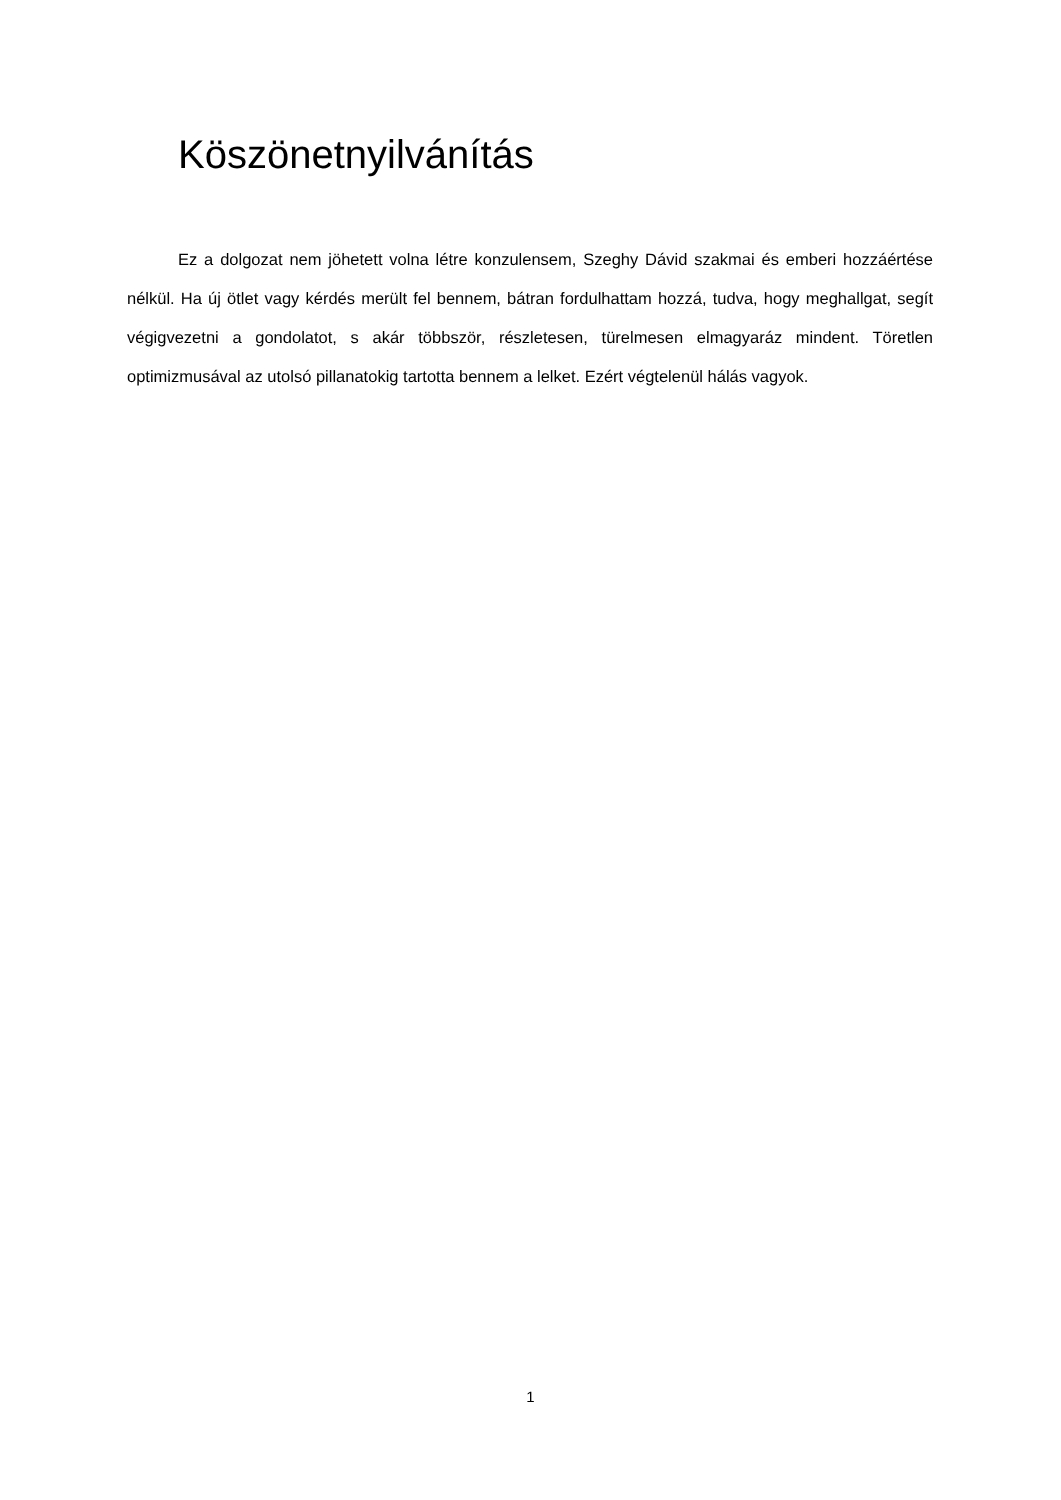Köszönetnyilvánítás
Ez a dolgozat nem jöhetett volna létre konzulensem, Szeghy Dávid szakmai és emberi hozzáértése nélkül. Ha új ötlet vagy kérdés merült fel bennem, bátran fordulhattam hozzá, tudva, hogy meghallgat, segít végigvezetni a gondolatot, s akár többször, részletesen, türelmesen elmagyaráz mindent. Töretlen optimizmusával az utolsó pillanatokig tartotta bennem a lelket. Ezért végtelenül hálás vagyok.
1